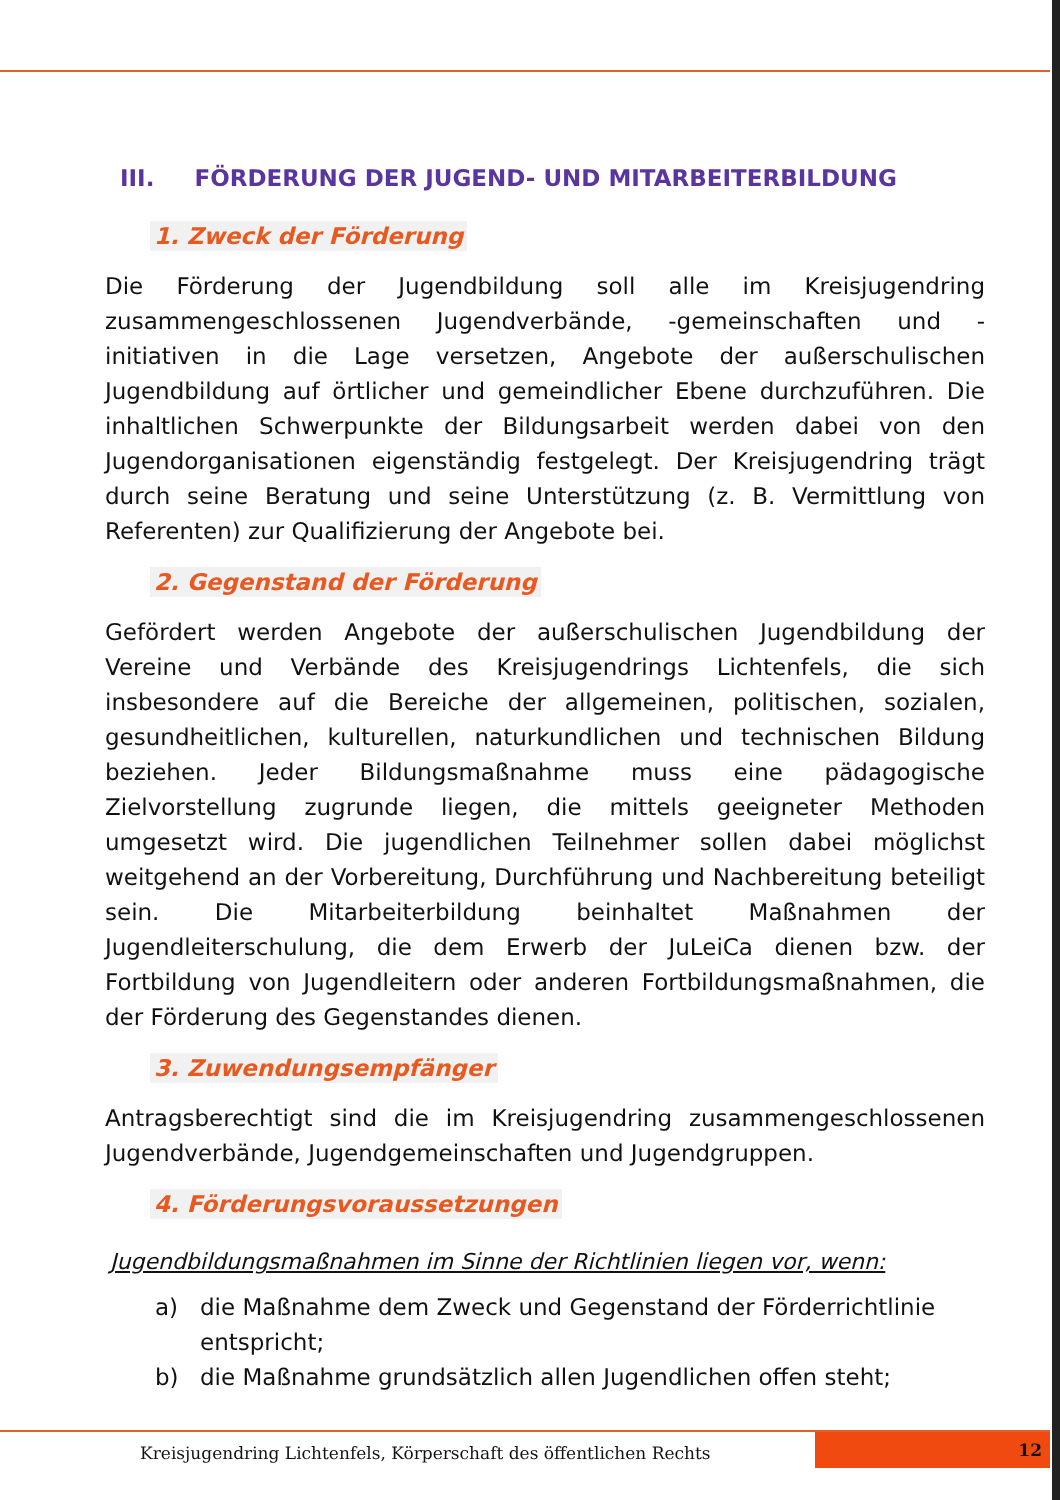III. FÖRDERUNG DER JUGEND- UND MITARBEITERBILDUNG
1. Zweck der Förderung
Die Förderung der Jugendbildung soll alle im Kreisjugendring zusammengeschlossenen Jugendverbände, -gemeinschaften und -initiativen in die Lage versetzen, Angebote der außerschulischen Jugendbildung auf örtlicher und gemeindlicher Ebene durchzuführen. Die inhaltlichen Schwerpunkte der Bildungsarbeit werden dabei von den Jugendorganisationen eigenständig festgelegt. Der Kreisjugendring trägt durch seine Beratung und seine Unterstützung (z. B. Vermittlung von Referenten) zur Qualifizierung der Angebote bei.
2. Gegenstand der Förderung
Gefördert werden Angebote der außerschulischen Jugendbildung der Vereine und Verbände des Kreisjugendrings Lichtenfels, die sich insbesondere auf die Bereiche der allgemeinen, politischen, sozialen, gesundheitlichen, kulturellen, naturkundlichen und technischen Bildung beziehen. Jeder Bildungsmaßnahme muss eine pädagogische Zielvorstellung zugrunde liegen, die mittels geeigneter Methoden umgesetzt wird. Die jugendlichen Teilnehmer sollen dabei möglichst weitgehend an der Vorbereitung, Durchführung und Nachbereitung beteiligt sein. Die Mitarbeiterbildung beinhaltet Maßnahmen der Jugendleiterschulung, die dem Erwerb der JuLeiCa dienen bzw. der Fortbildung von Jugendleitern oder anderen Fortbildungsmaßnahmen, die der Förderung des Gegenstandes dienen.
3. Zuwendungsempfänger
Antragsberechtigt sind die im Kreisjugendring zusammengeschlossenen Jugendverbände, Jugendgemeinschaften und Jugendgruppen.
4. Förderungsvoraussetzungen
Jugendbildungsmaßnahmen im Sinne der Richtlinien liegen vor, wenn:
a) die Maßnahme dem Zweck und Gegenstand der Förderrichtlinie entspricht;
b) die Maßnahme grundsätzlich allen Jugendlichen offen steht;
Kreisjugendring Lichtenfels, Körperschaft des öffentlichen Rechts
12